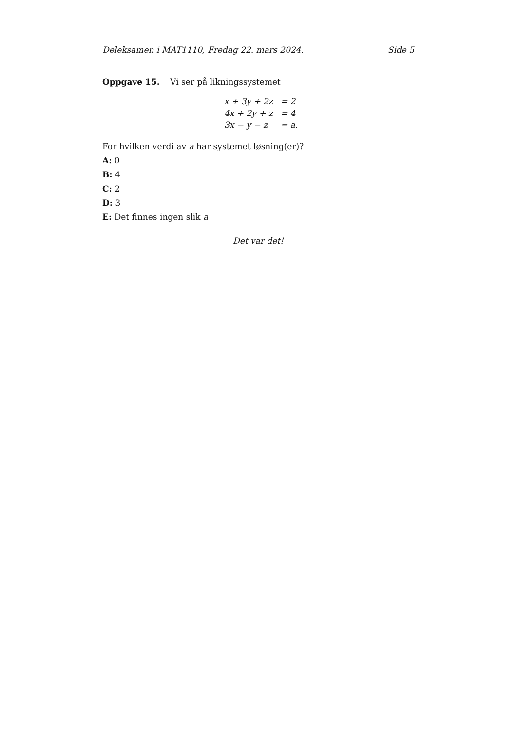Deleksamen i MAT1110, Fredag 22. mars 2024. Side 5
Oppgave 15. Vi ser på likningssystemet
| x + 3y + 2z | = 2 |
| 4x + 2y + z | = 4 |
| 3x − y − z | = a. |
For hvilken verdi av a har systemet løsning(er)?
A: 0
B: 4
C: 2
D: 3
E: Det finnes ingen slik a
Det var det!